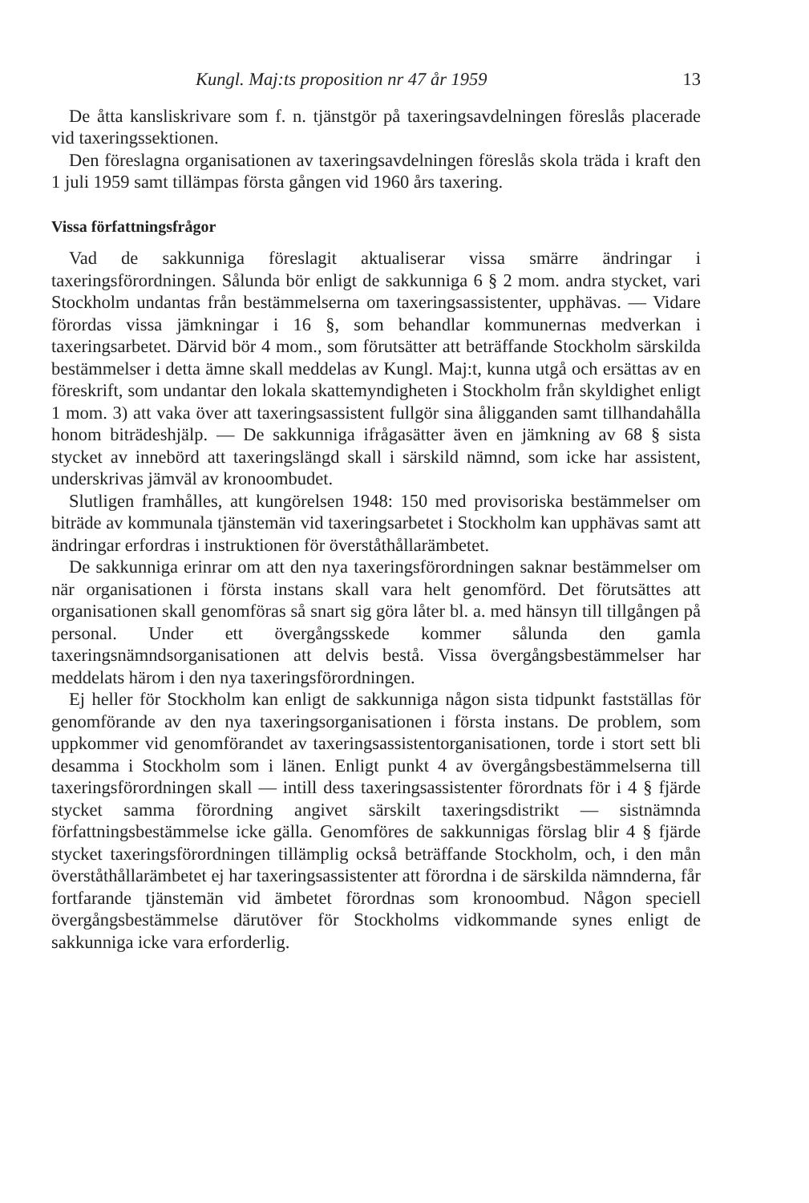Kungl. Maj:ts proposition nr 47 år 1959 13
De åtta kansliskrivare som f. n. tjänstgör på taxeringsavdelningen föreslås placerade vid taxeringssektionen.
Den föreslagna organisationen av taxeringsavdelningen föreslås skola träda i kraft den 1 juli 1959 samt tillämpas första gången vid 1960 års taxering.
Vissa författningsfrågor
Vad de sakkunniga föreslagit aktualiserar vissa smärre ändringar i taxeringsförordningen. Sålunda bör enligt de sakkunniga 6 § 2 mom. andra stycket, vari Stockholm undantas från bestämmelserna om taxeringsassistenter, upphävas. — Vidare förordas vissa jämkningar i 16 §, som behandlar kommunernas medverkan i taxeringsarbetet. Därvid bör 4 mom., som förutsätter att beträffande Stockholm särskilda bestämmelser i detta ämne skall meddelas av Kungl. Maj:t, kunna utgå och ersättas av en föreskrift, som undantar den lokala skattemyndigheten i Stockholm från skyldighet enligt 1 mom. 3) att vaka över att taxeringsassistent fullgör sina åligganden samt tillhandahålla honom biträdeshjälp. — De sakkunniga ifrågasätter även en jämkning av 68 § sista stycket av innebörd att taxeringslängd skall i särskild nämnd, som icke har assistent, underskrivas jämväl av kronoombudet.
Slutligen framhålles, att kungörelsen 1948: 150 med provisoriska bestämmelser om biträde av kommunala tjänstemän vid taxeringsarbetet i Stockholm kan upphävas samt att ändringar erfordras i instruktionen för överståthållarämbetet.
De sakkunniga erinrar om att den nya taxeringsförordningen saknar bestämmelser om när organisationen i första instans skall vara helt genomförd. Det förutsättes att organisationen skall genomföras så snart sig göra låter bl. a. med hänsyn till tillgången på personal. Under ett övergångsskede kommer sålunda den gamla taxeringsnämndsorganisationen att delvis bestå. Vissa övergångsbestämmelser har meddelats härom i den nya taxeringsförordningen.
Ej heller för Stockholm kan enligt de sakkunniga någon sista tidpunkt fastställas för genomförande av den nya taxeringsorganisationen i första instans. De problem, som uppkommer vid genomförandet av taxeringsassistentorganisationen, torde i stort sett bli desamma i Stockholm som i länen. Enligt punkt 4 av övergångsbestämmelserna till taxeringsförordningen skall — intill dess taxeringsassistenter förordnats för i 4 § fjärde stycket samma förordning angivet särskilt taxeringsdistrikt — sistnämnda författningsbestämmelse icke gälla. Genomföres de sakkunnigas förslag blir 4 § fjärde stycket taxeringsförordningen tillämplig också beträffande Stockholm, och, i den mån överståthållarämbetet ej har taxeringsassistenter att förordna i de särskilda nämnderna, får fortfarande tjänstemän vid ämbetet förordnas som kronoombud. Någon speciell övergångsbestämmelse därutöver för Stockholms vidkommande synes enligt de sakkunniga icke vara erforderlig.